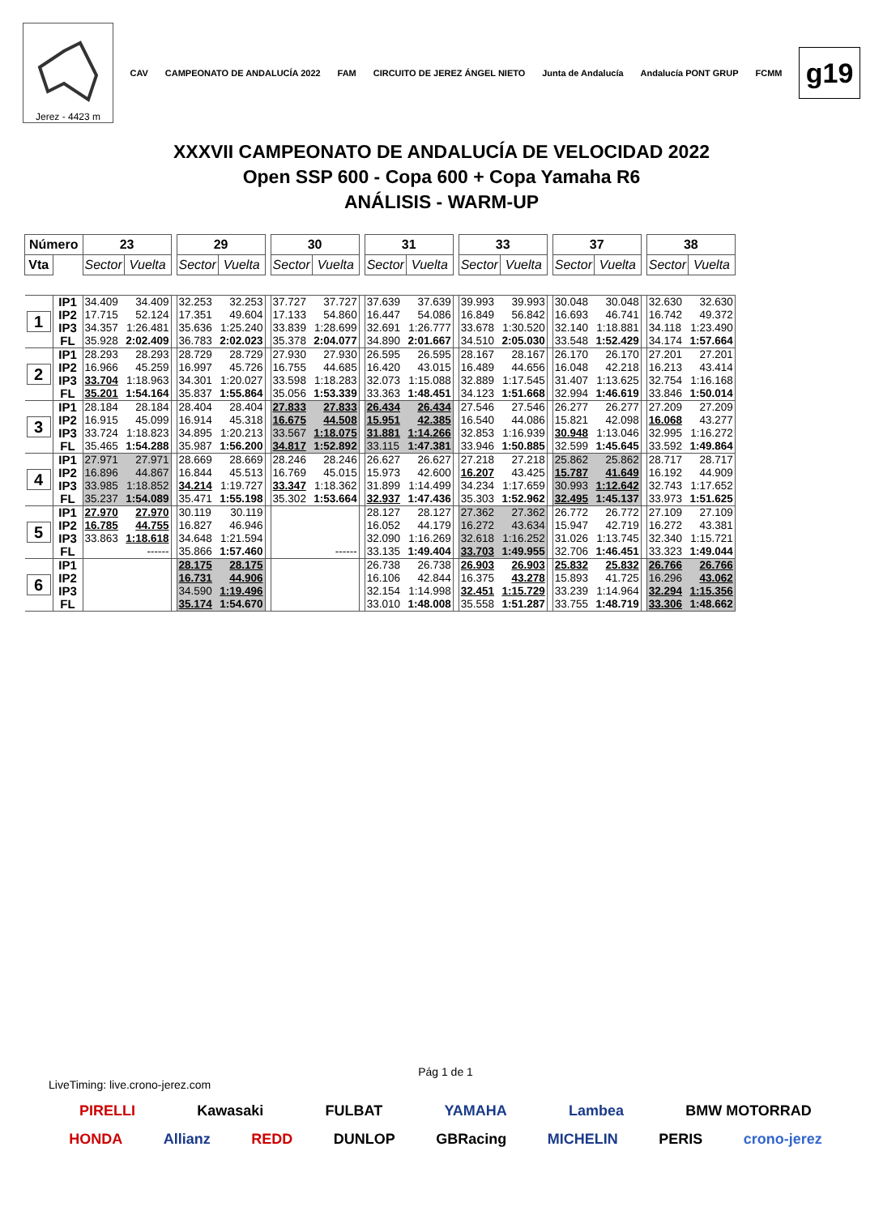Jerez - 4423 m
CAV CAMPEONATO DE ANDALUCÍA 2022 FAM CIRCUITO DE JEREZ ÁNGEL NIETO Junta de Andalucía Andalucía PONT GRUP FCMM
g19
XXXVII CAMPEONATO DE ANDALUCÍA DE VELOCIDAD 2022
Open SSP 600 - Copa 600 + Copa Yamaha R6
ANÁLISIS - WARM-UP
| Número | | 23 | | | 29 | | | 30 | | | 31 | | | 33 | | | 37 | | | 38 | |
| Vta | | Sector | Vuelta | | Sector | Vuelta | | Sector | Vuelta | | Sector | Vuelta | | Sector | Vuelta | | Sector | Vuelta | | Sector | Vuelta |
| 1 | IP1 | 34.409 | 34.409 | | 32.253 | 32.253 | | 37.727 | 37.727 | | 37.639 | 37.639 | | 39.993 | 39.993 | | 30.048 | 30.048 | | 32.630 | 32.630 |
| | IP2 | 17.715 | 52.124 | | 17.351 | 49.604 | | 17.133 | 54.860 | | 16.447 | 54.086 | | 16.849 | 56.842 | | 16.693 | 46.741 | | 16.742 | 49.372 |
| | IP3 | 34.357 | 1:26.481 | | 35.636 | 1:25.240 | | 33.839 | 1:28.699 | | 32.691 | 1:26.777 | | 33.678 | 1:30.520 | | 32.140 | 1:18.881 | | 34.118 | 1:23.490 |
| | FL | 35.928 | 2:02.409 | | 36.783 | 2:02.023 | | 35.378 | 2:04.077 | | 34.890 | 2:01.667 | | 34.510 | 2:05.030 | | 33.548 | 1:52.429 | | 34.174 | 1:57.664 |
| 2 | IP1 | 28.293 | 28.293 | | 28.729 | 28.729 | | 27.930 | 27.930 | | 26.595 | 26.595 | | 28.167 | 28.167 | | 26.170 | 26.170 | | 27.201 | 27.201 |
| | IP2 | 16.966 | 45.259 | | 16.997 | 45.726 | | 16.755 | 44.685 | | 16.420 | 43.015 | | 16.489 | 44.656 | | 16.048 | 42.218 | | 16.213 | 43.414 |
| | IP3 | 33.704 | 1:18.963 | | 34.301 | 1:20.027 | | 33.598 | 1:18.283 | | 32.073 | 1:15.088 | | 32.889 | 1:17.545 | | 31.407 | 1:13.625 | | 32.754 | 1:16.168 |
| | FL | 35.201 | 1:54.164 | | 35.837 | 1:55.864 | | 35.056 | 1:53.339 | | 33.363 | 1:48.451 | | 34.123 | 1:51.668 | | 32.994 | 1:46.619 | | 33.846 | 1:50.014 |
| 3 | IP1 | 28.184 | 28.184 | | 28.404 | 28.404 | | 27.833 | 27.833 | | 26.434 | 26.434 | | 27.546 | 27.546 | | 26.277 | 26.277 | | 27.209 | 27.209 |
| | IP2 | 16.915 | 45.099 | | 16.914 | 45.318 | | 16.675 | 44.508 | | 15.951 | 42.385 | | 16.540 | 44.086 | | 15.821 | 42.098 | | 16.068 | 43.277 |
| | IP3 | 33.724 | 1:18.823 | | 34.895 | 1:20.213 | | 33.567 | 1:18.075 | | 31.881 | 1:14.266 | | 32.853 | 1:16.939 | | 30.948 | 1:13.046 | | 32.995 | 1:16.272 |
| | FL | 35.465 | 1:54.288 | | 35.987 | 1:56.200 | | 34.817 | 1:52.892 | | 33.115 | 1:47.381 | | 33.946 | 1:50.885 | | 32.599 | 1:45.645 | | 33.592 | 1:49.864 |
| 4 | IP1 | 27.971 | 27.971 | | 28.669 | 28.669 | | 28.246 | 28.246 | | 26.627 | 26.627 | | 27.218 | 27.218 | | 25.862 | 25.862 | | 28.717 | 28.717 |
| | IP2 | 16.896 | 44.867 | | 16.844 | 45.513 | | 16.769 | 45.015 | | 15.973 | 42.600 | | 16.207 | 43.425 | | 15.787 | 41.649 | | 16.192 | 44.909 |
| | IP3 | 33.985 | 1:18.852 | | 34.214 | 1:19.727 | | 33.347 | 1:18.362 | | 31.899 | 1:14.499 | | 34.234 | 1:17.659 | | 30.993 | 1:12.642 | | 32.743 | 1:17.652 |
| | FL | 35.237 | 1:54.089 | | 35.471 | 1:55.198 | | 35.302 | 1:53.664 | | 32.937 | 1:47.436 | | 35.303 | 1:52.962 | | 32.495 | 1:45.137 | | 33.973 | 1:51.625 |
| 5 | IP1 | 27.970 | 27.970 | | 30.119 | 30.119 | | | | | 28.127 | 28.127 | | 27.362 | 27.362 | | 26.772 | 26.772 | | 27.109 | 27.109 |
| | IP2 | 16.785 | 44.755 | | 16.827 | 46.946 | | | | | 16.052 | 44.179 | | 16.272 | 43.634 | | 15.947 | 42.719 | | 16.272 | 43.381 |
| | IP3 | 33.863 | 1:18.618 | | 34.648 | 1:21.594 | | | | | 32.090 | 1:16.269 | | 32.618 | 1:16.252 | | 31.026 | 1:13.745 | | 32.340 | 1:15.721 |
| | FL | | ------ | | 35.866 | 1:57.460 | | | ------ | | 33.135 | 1:49.404 | | 33.703 | 1:49.955 | | 32.706 | 1:46.451 | | 33.323 | 1:49.044 |
| 6 | IP1 | | | | 28.175 | 28.175 | | | | | 26.738 | 26.738 | | 26.903 | 26.903 | | 25.832 | 25.832 | | 26.766 | 26.766 |
| | IP2 | | | | 16.731 | 44.906 | | | | | 16.106 | 42.844 | | 16.375 | 43.278 | | 15.893 | 41.725 | | 16.296 | 43.062 |
| | IP3 | | | | 34.590 | 1:19.496 | | | | | 32.154 | 1:14.998 | | 32.451 | 1:15.729 | | 33.239 | 1:14.964 | | 32.294 | 1:15.356 |
| | FL | | | | 35.174 | 1:54.670 | | | | | 33.010 | 1:48.008 | | 35.558 | 1:51.287 | | 33.755 | 1:48.719 | | 33.306 | 1:48.662 |
Pág 1 de 1
LiveTiming: live.crono-jerez.com
PIRELLI Kawasaki FULBAT YAMAHA Lambea BMW MOTORRAD
HONDA Allianz REDD DUNLOP GBRacing MICHELIN PERIS crono-jerez